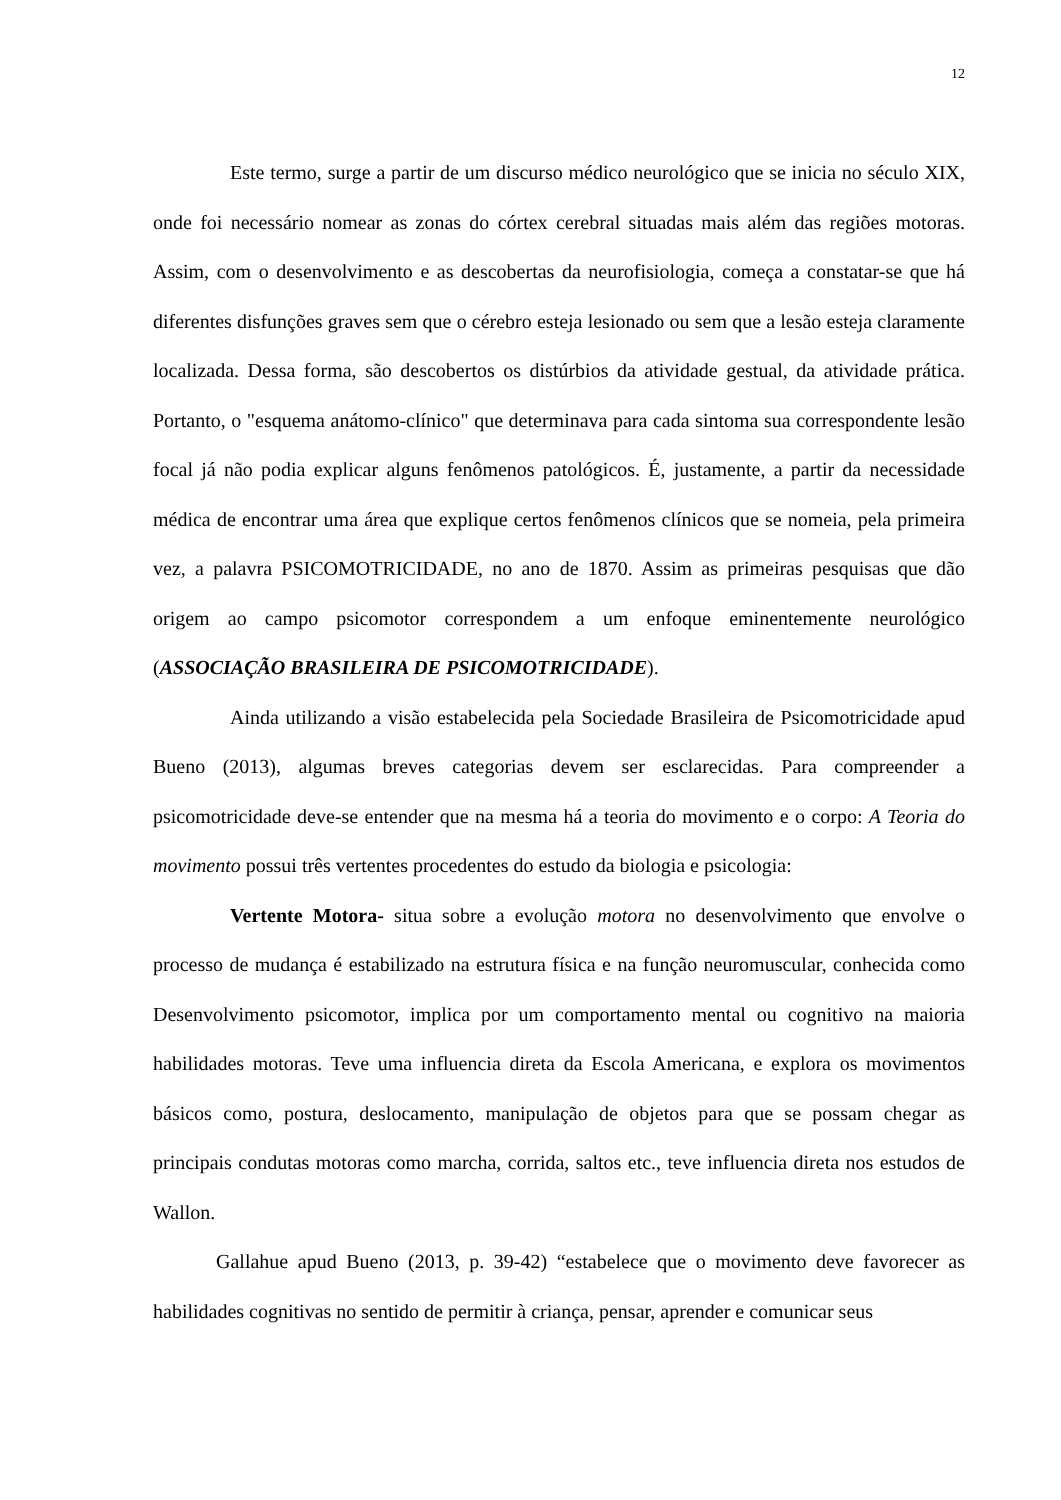12
Este termo, surge a partir de um discurso médico neurológico que se inicia no século XIX, onde foi necessário nomear as zonas do córtex cerebral situadas mais além das regiões motoras. Assim, com o desenvolvimento e as descobertas da neurofisiologia, começa a constatar-se que há diferentes disfunções graves sem que o cérebro esteja lesionado ou sem que a lesão esteja claramente localizada. Dessa forma, são descobertos os distúrbios da atividade gestual, da atividade prática. Portanto, o "esquema anátomo-clínico" que determinava para cada sintoma sua correspondente lesão focal já não podia explicar alguns fenômenos patológicos. É, justamente, a partir da necessidade médica de encontrar uma área que explique certos fenômenos clínicos que se nomeia, pela primeira vez, a palavra PSICOMOTRICIDADE, no ano de 1870. Assim as primeiras pesquisas que dão origem ao campo psicomotor correspondem a um enfoque eminentemente neurológico (ASSOCIAÇÃO BRASILEIRA DE PSICOMOTRICIDADE).
Ainda utilizando a visão estabelecida pela Sociedade Brasileira de Psicomotricidade apud Bueno (2013), algumas breves categorias devem ser esclarecidas. Para compreender a psicomotricidade deve-se entender que na mesma há a teoria do movimento e o corpo: A Teoria do movimento possui três vertentes procedentes do estudo da biologia e psicologia:
Vertente Motora- situa sobre a evolução motora no desenvolvimento que envolve o processo de mudança é estabilizado na estrutura física e na função neuromuscular, conhecida como Desenvolvimento psicomotor, implica por um comportamento mental ou cognitivo na maioria habilidades motoras. Teve uma influencia direta da Escola Americana, e explora os movimentos básicos como, postura, deslocamento, manipulação de objetos para que se possam chegar as principais condutas motoras como marcha, corrida, saltos etc., teve influencia direta nos estudos de Wallon.
Gallahue apud Bueno (2013, p. 39-42) “estabelece que o movimento deve favorecer as habilidades cognitivas no sentido de permitir à criança, pensar, aprender e comunicar seus